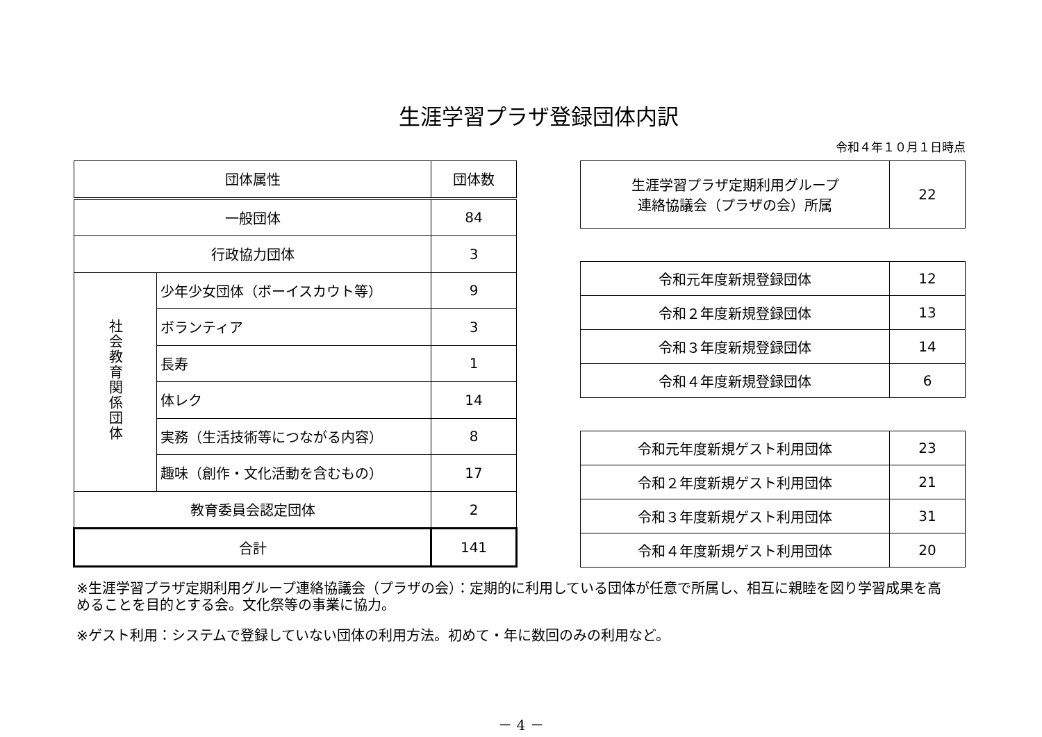生涯学習プラザ登録団体内訳
令和４年１０月１日時点
| 団体属性 | | 団体数 |
| --- | --- | --- |
| 一般団体 | | 84 |
| 行政協力団体 | | 3 |
| 社会教育関係団体 | 少年少女団体（ボーイスカウト等） | 9 |
| | ボランティア | 3 |
| | 長寿 | 1 |
| | 体レク | 14 |
| | 実務（生活技術等につながる内容） | 8 |
| | 趣味（創作・文化活動を含むもの） | 17 |
| 教育委員会認定団体 | | 2 |
| 合計 | | 141 |
| 生涯学習プラザ定期利用グループ 連絡協議会（プラザの会）所属 | 22 |
| 令和元年度新規登録団体 | 12 |
| 令和２年度新規登録団体 | 13 |
| 令和３年度新規登録団体 | 14 |
| 令和４年度新規登録団体 | 6 |
| 令和元年度新規ゲスト利用団体 | 23 |
| 令和２年度新規ゲスト利用団体 | 21 |
| 令和３年度新規ゲスト利用団体 | 31 |
| 令和４年度新規ゲスト利用団体 | 20 |
※生涯学習プラザ定期利用グループ連絡協議会（プラザの会）：定期的に利用している団体が任意で所属し、相互に親睦を図り学習成果を高めることを目的とする会。文化祭等の事業に協力。
※ゲスト利用：システムで登録していない団体の利用方法。初めて・年に数回のみの利用など。
－ 4 －